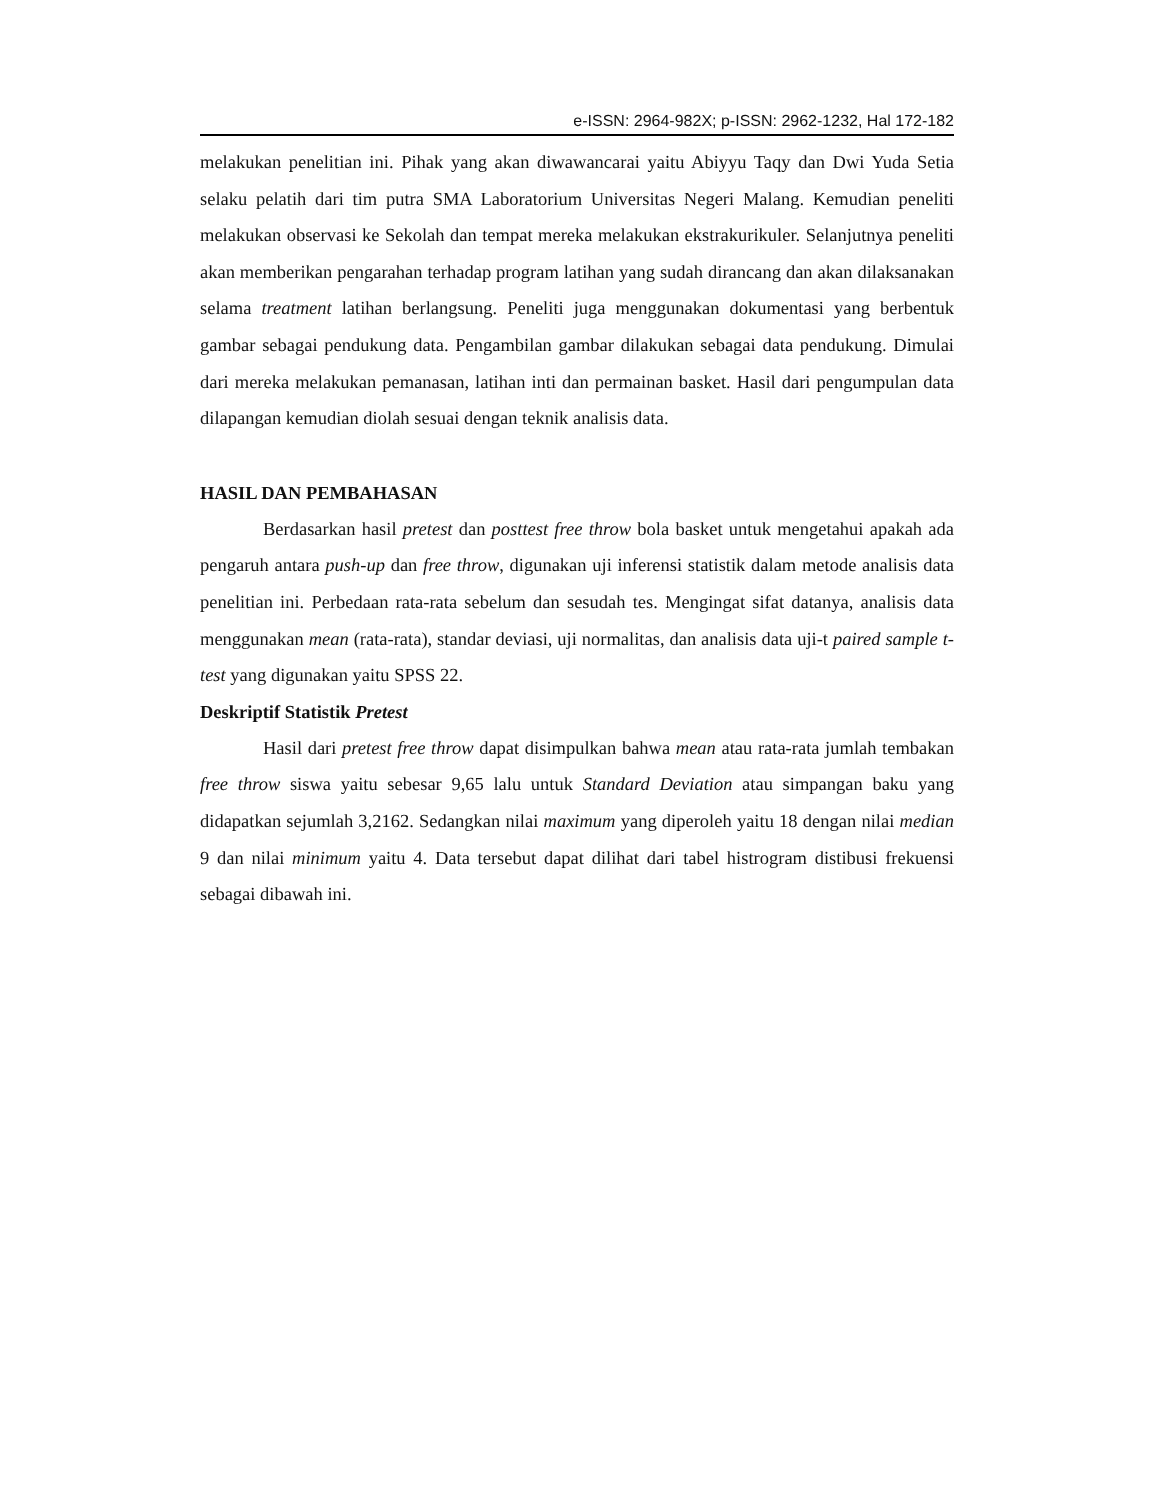e-ISSN: 2964-982X; p-ISSN: 2962-1232, Hal 172-182
melakukan penelitian ini. Pihak yang akan diwawancarai yaitu Abiyyu Taqy dan Dwi Yuda Setia selaku pelatih dari tim putra SMA Laboratorium Universitas Negeri Malang. Kemudian peneliti melakukan observasi ke Sekolah dan tempat mereka melakukan ekstrakurikuler. Selanjutnya peneliti akan memberikan pengarahan terhadap program latihan yang sudah dirancang dan akan dilaksanakan selama treatment latihan berlangsung. Peneliti juga menggunakan dokumentasi yang berbentuk gambar sebagai pendukung data. Pengambilan gambar dilakukan sebagai data pendukung. Dimulai dari mereka melakukan pemanasan, latihan inti dan permainan basket. Hasil dari pengumpulan data dilapangan kemudian diolah sesuai dengan teknik analisis data.
HASIL DAN PEMBAHASAN
Berdasarkan hasil pretest dan posttest free throw bola basket untuk mengetahui apakah ada pengaruh antara push-up dan free throw, digunakan uji inferensi statistik dalam metode analisis data penelitian ini. Perbedaan rata-rata sebelum dan sesudah tes. Mengingat sifat datanya, analisis data menggunakan mean (rata-rata), standar deviasi, uji normalitas, dan analisis data uji-t paired sample t-test yang digunakan yaitu SPSS 22.
Deskriptif Statistik Pretest
Hasil dari pretest free throw dapat disimpulkan bahwa mean atau rata-rata jumlah tembakan free throw siswa yaitu sebesar 9,65 lalu untuk Standard Deviation atau simpangan baku yang didapatkan sejumlah 3,2162. Sedangkan nilai maximum yang diperoleh yaitu 18 dengan nilai median 9 dan nilai minimum yaitu 4. Data tersebut dapat dilihat dari tabel histrogram distibusi frekuensi sebagai dibawah ini.